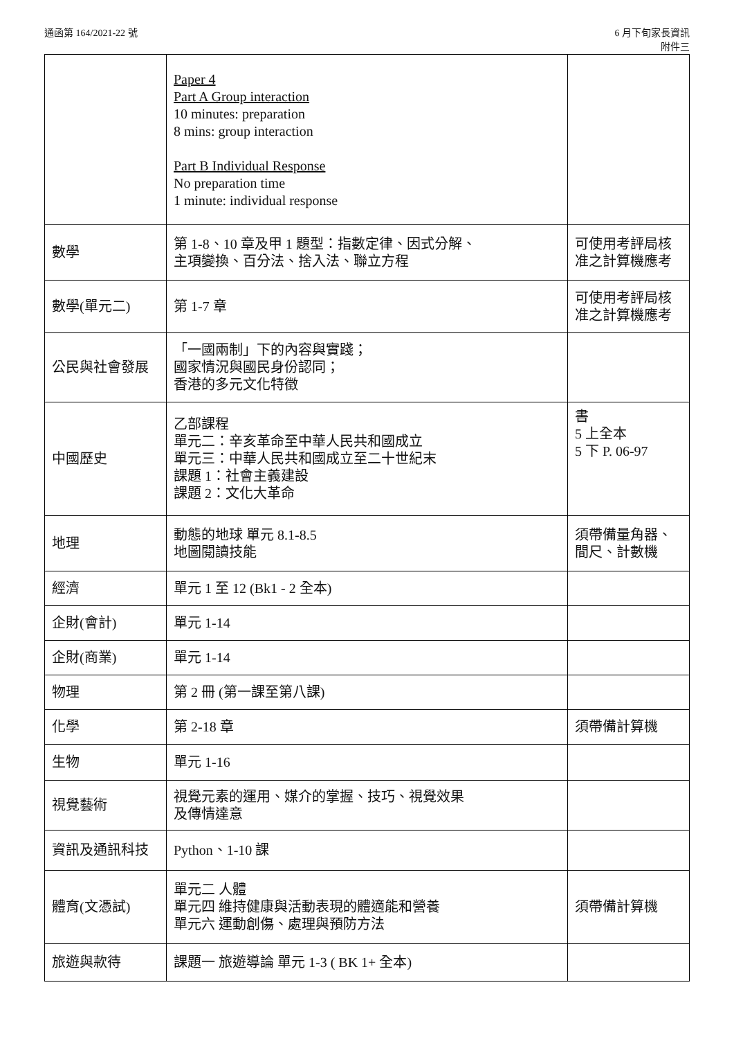通函第 164/2021-22 號 6 月下旬家長資訊
附件三
| | Paper 4 Part A Group interaction 10 minutes: preparation 8 mins: group interaction Part B Individual Response No preparation time 1 minute: individual response | |
| 數學 | 第 1-8、10 章及甲 1 題型：指數定律、因式分解、 主項變換、百分法、捨入法、聯立方程 | 可使用考評局核准之計算機應考 |
| 數學(單元二) | 第 1-7 章 | 可使用考評局核准之計算機應考 |
| 公民與社會發展 | 「一國兩制」下的內容與實踐； 國家情況與國民身份認同； 香港的多元文化特徵 | |
| 中國歷史 | 乙部課程 單元二：辛亥革命至中華人民共和國成立 單元三：中華人民共和國成立至二十世紀末 課題 1：社會主義建設 課題 2：文化大革命 | 書 5 上全本 5 下 P. 06-97 |
| 地理 | 動態的地球 單元 8.1-8.5 地圖閱讀技能 | 須帶備量角器、間尺、計數機 |
| 經濟 | 單元 1 至 12 (Bk1 - 2 全本) | |
| 企財(會計) | 單元 1-14 | |
| 企財(商業) | 單元 1-14 | |
| 物理 | 第 2 冊 (第一課至第八課) | |
| 化學 | 第 2-18 章 | 須帶備計算機 |
| 生物 | 單元 1-16 | |
| 視覺藝術 | 視覺元素的運用、媒介的掌握、技巧、視覺效果 及傳情達意 | |
| 資訊及通訊科技 | Python、1-10 課 | |
| 體育(文憑試) | 單元二 人體 單元四 維持健康與活動表現的體適能和營養 單元六 運動創傷、處理與預防方法 | 須帶備計算機 |
| 旅遊與款待 | 課題一 旅遊導論 單元 1-3 ( BK 1+ 全本) | |